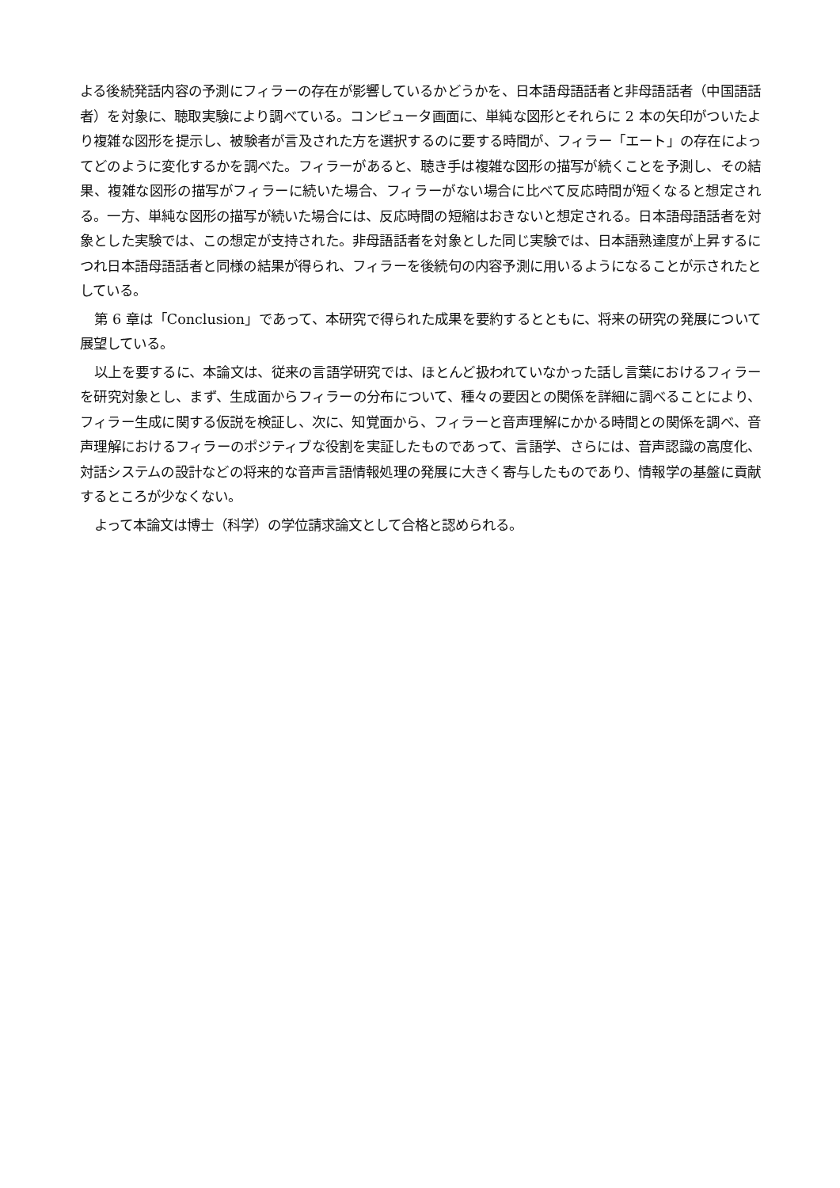よる後続発話内容の予測にフィラーの存在が影響しているかどうかを、日本語母語話者と非母語話者（中国語話者）を対象に、聴取実験により調べている。コンピュータ画面に、単純な図形とそれらに 2 本の矢印がついたより複雑な図形を提示し、被験者が言及された方を選択するのに要する時間が、フィラー「エート」の存在によってどのように変化するかを調べた。フィラーがあると、聴き手は複雑な図形の描写が続くことを予測し、その結果、複雑な図形の描写がフィラーに続いた場合、フィラーがない場合に比べて反応時間が短くなると想定される。一方、単純な図形の描写が続いた場合には、反応時間の短縮はおきないと想定される。日本語母語話者を対象とした実験では、この想定が支持された。非母語話者を対象とした同じ実験では、日本語熟達度が上昇するにつれ日本語母語話者と同様の結果が得られ、フィラーを後続句の内容予測に用いるようになることが示されたとしている。
第 6 章は「Conclusion」であって、本研究で得られた成果を要約するとともに、将来の研究の発展について展望している。
以上を要するに、本論文は、従来の言語学研究では、ほとんど扱われていなかった話し言葉におけるフィラーを研究対象とし、まず、生成面からフィラーの分布について、種々の要因との関係を詳細に調べることにより、フィラー生成に関する仮説を検証し、次に、知覚面から、フィラーと音声理解にかかる時間との関係を調べ、音声理解におけるフィラーのポジティブな役割を実証したものであって、言語学、さらには、音声認識の高度化、対話システムの設計などの将来的な音声言語情報処理の発展に大きく寄与したものであり、情報学の基盤に貢献するところが少なくない。
よって本論文は博士（科学）の学位請求論文として合格と認められる。